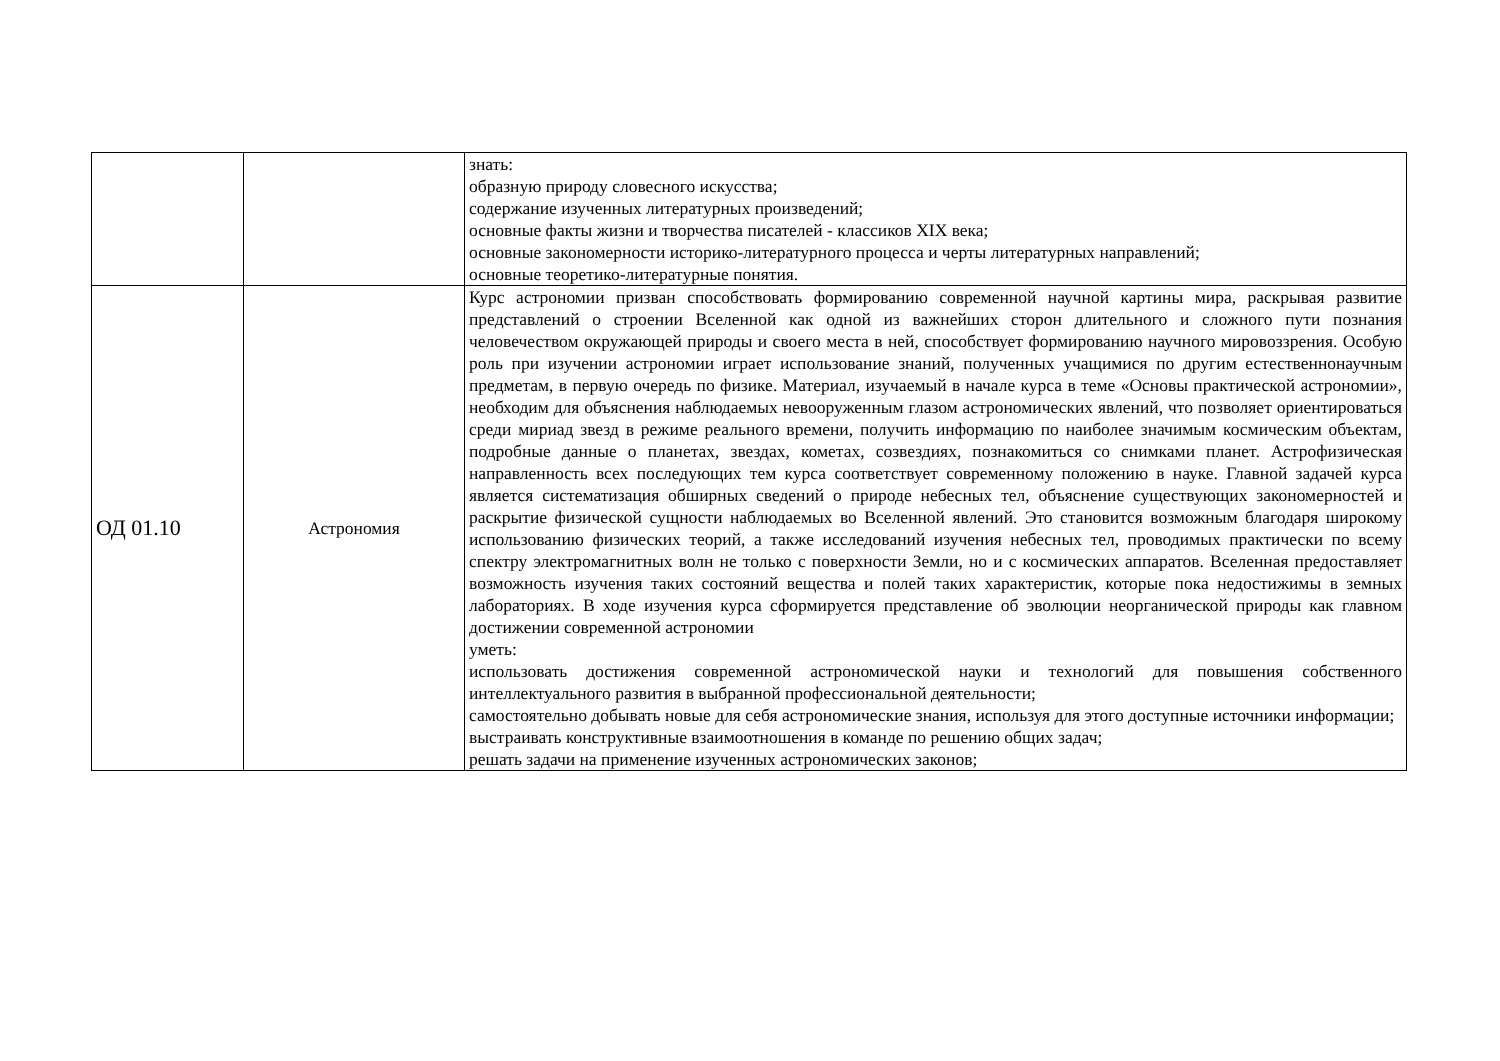| | | знать: образную природу словесного искусства; содержание изученных литературных произведений; основные факты жизни и творчества писателей - классиков XIX века; основные закономерности историко-литературного процесса и черты литературных направлений; основные теоретико-литературные понятия. |
| ОД 01.10 | Астрономия | Курс астрономии призван способствовать формированию современной научной картины мира, раскрывая развитие представлений о строении Вселенной как одной из важнейших сторон длительного и сложного пути познания человечеством окружающей природы и своего места в ней, способствует формированию научного мировоззрения. Особую роль при изучении астрономии играет использование знаний, полученных учащимися по другим естественнонаучным предметам, в первую очередь по физике. Материал, изучаемый в начале курса в теме «Основы практической астрономии», необходим для объяснения наблюдаемых невооруженным глазом астрономических явлений, что позволяет ориентироваться среди мириад звезд в режиме реального времени, получить информацию по наиболее значимым космическим объектам, подробные данные о планетах, звездах, кометах, созвездиях, познакомиться со снимками планет. Астрофизическая направленность всех последующих тем курса соответствует современному положению в науке. Главной задачей курса является систематизация обширных сведений о природе небесных тел, объяснение существующих закономерностей и раскрытие физической сущности наблюдаемых во Вселенной явлений. Это становится возможным благодаря широкому использованию физических теорий, а также исследований изучения небесных тел, проводимых практически по всему спектру электромагнитных волн не только с поверхности Земли, но и с космических аппаратов. Вселенная предоставляет возможность изучения таких состояний вещества и полей таких характеристик, которые пока недостижимы в земных лабораториях. В ходе изучения курса сформируется представление об эволюции неорганической природы как главном достижении современной астрономии уметь: использовать достижения современной астрономической науки и технологий для повышения собственного интеллектуального развития в выбранной профессиональной деятельности; самостоятельно добывать новые для себя астрономические знания, используя для этого доступные источники информации; выстраивать конструктивные взаимоотношения в команде по решению общих задач; решать задачи на применение изученных астрономических законов; |